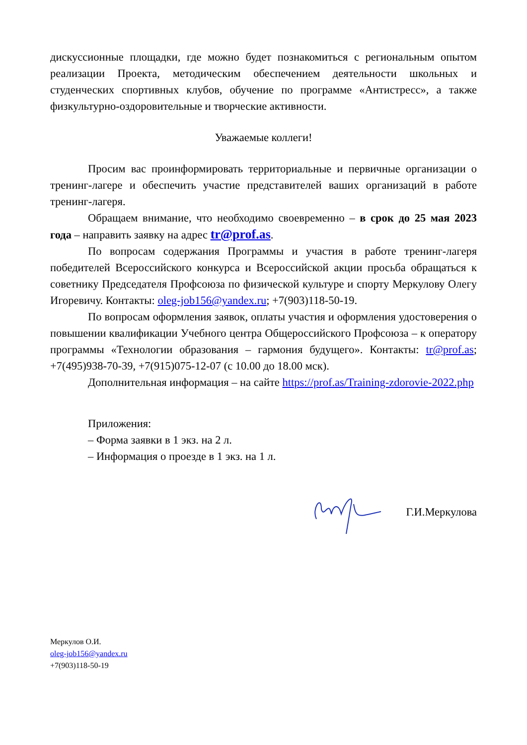дискуссионные площадки, где можно будет познакомиться с региональным опытом реализации Проекта, методическим обеспечением деятельности школьных и студенческих спортивных клубов, обучение по программе «Антистресс», а также физкультурно-оздоровительные и творческие активности.
Уважаемые коллеги!
Просим вас проинформировать территориальные и первичные организации о тренинг-лагере и обеспечить участие представителей ваших организаций в работе тренинг-лагеря.
Обращаем внимание, что необходимо своевременно – в срок до 25 мая 2023 года – направить заявку на адрес tr@prof.as.
По вопросам содержания Программы и участия в работе тренинг-лагеря победителей Всероссийского конкурса и Всероссийской акции просьба обращаться к советнику Председателя Профсоюза по физической культуре и спорту Меркулову Олегу Игоревичу. Контакты: oleg-job156@yandex.ru; +7(903)118-50-19.
По вопросам оформления заявок, оплаты участия и оформления удостоверения о повышении квалификации Учебного центра Общероссийского Профсоюза – к оператору программы «Технологии образования – гармония будущего». Контакты: tr@prof.as; +7(495)938-70-39, +7(915)075-12-07 (с 10.00 до 18.00 мск).
Дополнительная информация – на сайте https://prof.as/Training-zdorovie-2022.php
Приложения:
– Форма заявки в 1 экз. на 2 л.
– Информация о проезде в 1 экз. на 1 л.
Г.И.Меркулова
Меркулов О.И.
oleg-job156@yandex.ru
+7(903)118-50-19